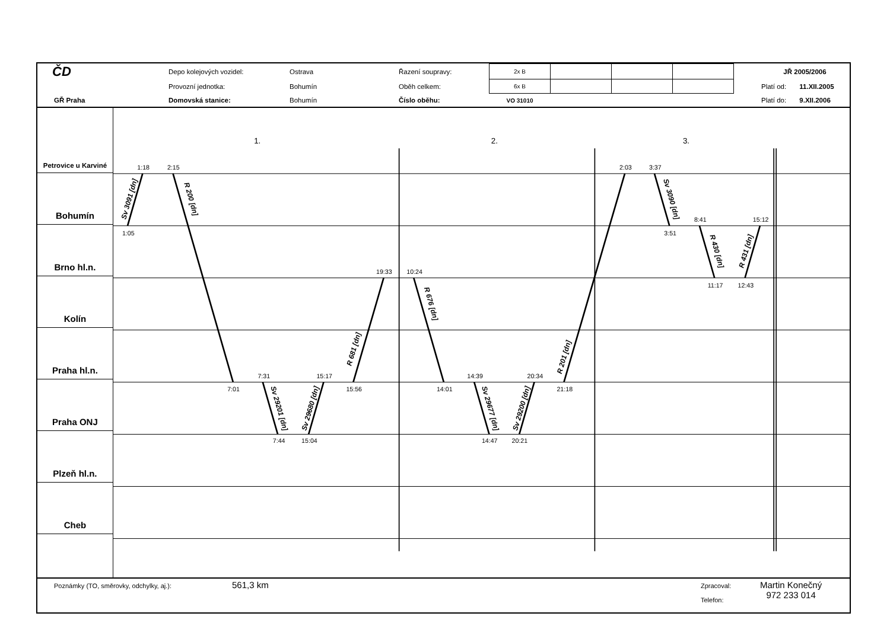| ČD | | Depo kolejových vozidel: | Ostrava | Řazení soupravy: | 2x B | | | | | JŘ 2005/2006 | |
| | | Provozní jednotka: | Bohumín | Oběh celkem: | 6x B | | | | | Platí od: | 11.XII.2005 |
| GŘ Praha | | Domovská stanice: | Bohumín | Číslo oběhu: | VO 31010 | | | | | Platí do: | 9.XII.2006 |
Petrovice u Karviné
Bohumín
Brno hl.n.
Kolín
Praha hl.n.
Praha ONJ
Plzeň hl.n.
Cheb
1.
2.
3.
1:18
1:05
2:15
7:01
7:31
7:44
15:17
15:04
19:33
15:56
10:24
14:01
14:39
14:47
20:34
20:21
2:03
21:18
3:37
3:51
8:41
11:17
15:12
12:43
Sv 3091 [dn]
R 200 [dn]
Sv 29201 [dn]
Sv 29680 [dn]
R 681 [dn]
R 676 [dn]
Sv 29677 [dn]
Sv 29200 [dn]
R 201 [dn]
Sv 3090 [dn]
R 430 [dn]
R 431 [dn]
Poznámky (TO, směrovky, odchylky, aj.):
561,3 km
Zpracoval:
Telefon:
Martin Konečný
972 233 014